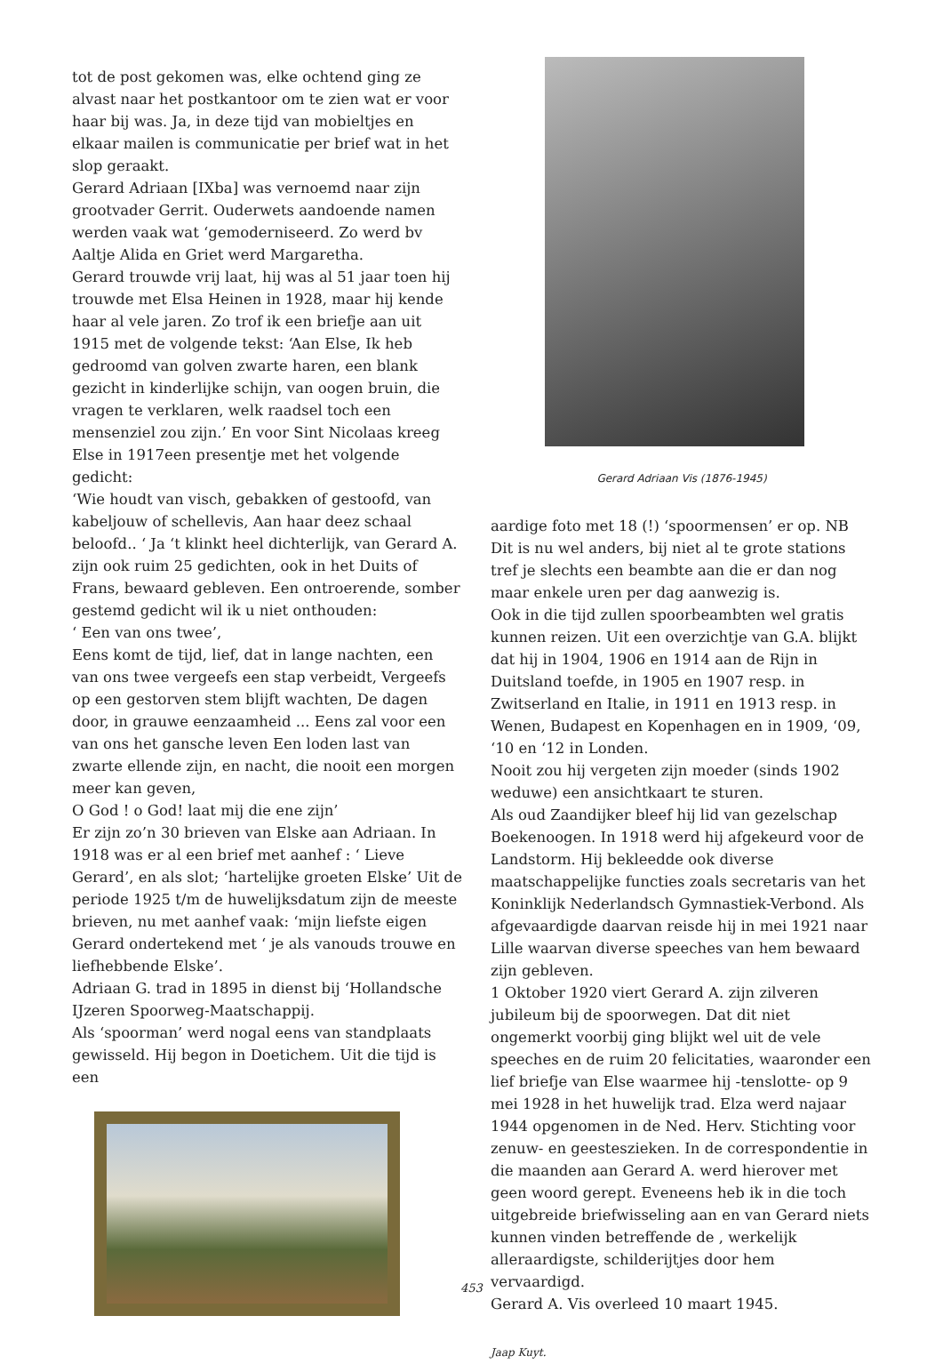tot de post gekomen was, elke ochtend ging ze alvast naar het postkantoor om te zien wat er voor haar bij was. Ja, in deze tijd van mobieltjes en elkaar mailen is communicatie per brief wat in het slop geraakt.
Gerard Adriaan [IXba] was vernoemd naar zijn grootvader Gerrit. Ouderwets aandoende namen werden vaak wat ‘gemoderniseerd. Zo werd bv Aaltje Alida en Griet werd Margaretha.
Gerard trouwde vrij laat, hij was al 51 jaar toen hij trouwde met Elsa Heinen in 1928, maar hij kende haar al vele jaren. Zo trof ik een briefje aan uit 1915 met de volgende tekst: ‘Aan Else, Ik heb gedroomd van golven zwarte haren, een blank gezicht in kinderlijke schijn, van oogen bruin, die vragen te verklaren, welk raadsel toch een mensenziel zou zijn.’ En voor Sint Nicolaas kreeg Else in 1917een presentje met het volgende gedicht:
‘Wie houdt van visch, gebakken of gestoofd, van kabeljouw of schellevis, Aan haar deez schaal beloofd.. ‘ Ja ‘t klinkt heel dichterlijk, van Gerard A. zijn ook ruim 25 gedichten, ook in het Duits of Frans, bewaard gebleven. Een ontroerende, somber gestemd gedicht wil ik u niet onthouden:
‘ Een van ons twee’,
Eens komt de tijd, lief, dat in lange nachten, een van ons twee vergeefs een stap verbeidt, Vergeefs op een gestorven stem blijft wachten, De dagen door, in grauwe eenzaamheid ... Eens zal voor een van ons het gansche leven Een loden last van zwarte ellende zijn, en nacht, die nooit een morgen meer kan geven,
O God ! o God! laat mij die ene zijn’
Er zijn zo’n 30 brieven van Elske aan Adriaan. In 1918 was er al een brief met aanhef : ‘ Lieve Gerard’, en als slot; ‘hartelijke groeten Elske’ Uit de periode 1925 t/m de huwelijksdatum zijn de meeste brieven, nu met aanhef vaak: ‘mijn liefste eigen Gerard ondertekend met ‘ je als vanouds trouwe en liefhebbende Elske’.
Adriaan G. trad in 1895 in dienst bij ‘Hollandsche IJzeren Spoorweg-Maatschappij.
Als ‘spoorman’ werd nogal eens van standplaats gewisseld. Hij begon in Doetichem. Uit die tijd is een
Gerard Adriaan Vis (1876-1945)
aardige foto met 18 (!) ‘spoormensen’ er op. NB Dit is nu wel anders, bij niet al te grote stations tref je slechts een beambte aan die er dan nog maar enkele uren per dag aanwezig is.
Ook in die tijd zullen spoorbeambten wel gratis kunnen reizen. Uit een overzichtje van G.A. blijkt dat hij in 1904, 1906 en 1914 aan de Rijn in Duitsland toefde, in 1905 en 1907 resp. in Zwitserland en Italie, in 1911 en 1913 resp. in Wenen, Budapest en Kopenhagen en in 1909, ‘09, ‘10 en ‘12 in Londen.
Nooit zou hij vergeten zijn moeder (sinds 1902 weduwe) een ansichtkaart te sturen.
Als oud Zaandijker bleef hij lid van gezelschap Boekenoogen. In 1918 werd hij afgekeurd voor de Landstorm. Hij bekleedde ook diverse maatschappelijke functies zoals secretaris van het Koninklijk Nederlandsch Gymnastiek-Verbond. Als afgevaardigde daarvan reisde hij in mei 1921 naar Lille waarvan diverse speeches van hem bewaard zijn gebleven.
1 Oktober 1920 viert Gerard A. zijn zilveren jubileum bij de spoorwegen. Dat dit niet ongemerkt voorbij ging blijkt wel uit de vele speeches en de ruim 20 felicitaties, waaronder een lief briefje van Else waarmee hij -tenslotte- op 9 mei 1928 in het huwelijk trad. Elza werd najaar 1944 opgenomen in de Ned. Herv. Stichting voor zenuw- en geesteszieken. In de correspondentie in die maanden aan Gerard A. werd hierover met geen woord gerept. Eveneens heb ik in die toch uitgebreide briefwisseling aan en van Gerard niets kunnen vinden betreffende de , werkelijk alleraardigste, schilderijtjes door hem vervaardigd.
Gerard A. Vis overleed 10 maart 1945.
Jaap Kuyt.
453